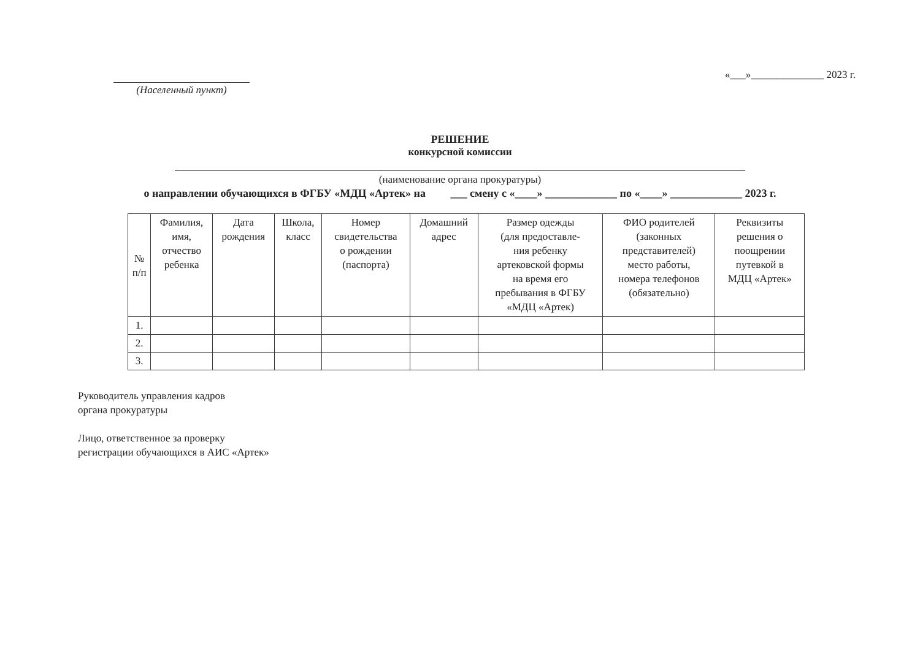(Населенный пункт) «___»______________ 2023 г.
РЕШЕНИЕ
конкурсной комиссии
(наименование органа прокуратуры)
о направлении обучающихся в ФГБУ «МДЦ «Артек» на ___ смену с «____» _____________ по «____» _____________ 2023 г.
| № п/п | Фамилия, имя, отчество ребенка | Дата рождения | Школа, класс | Номер свидетельства о рождении (паспорта) | Домашний адрес | Размер одежды (для предоставле- ния ребенку артековской формы на время его пребывания в ФГБУ «МДЦ «Артек) | ФИО родителей (законных представителей) место работы, номера телефонов (обязательно) | Реквизиты решения о поощрении путевкой в МДЦ «Артек» |
| --- | --- | --- | --- | --- | --- | --- | --- | --- |
| 1. | | | | | | | | |
| 2. | | | | | | | | |
| 3. | | | | | | | | |
Руководитель управления кадров
органа прокуратуры
Лицо, ответственное за проверку
регистрации обучающихся в АИС «Артек»